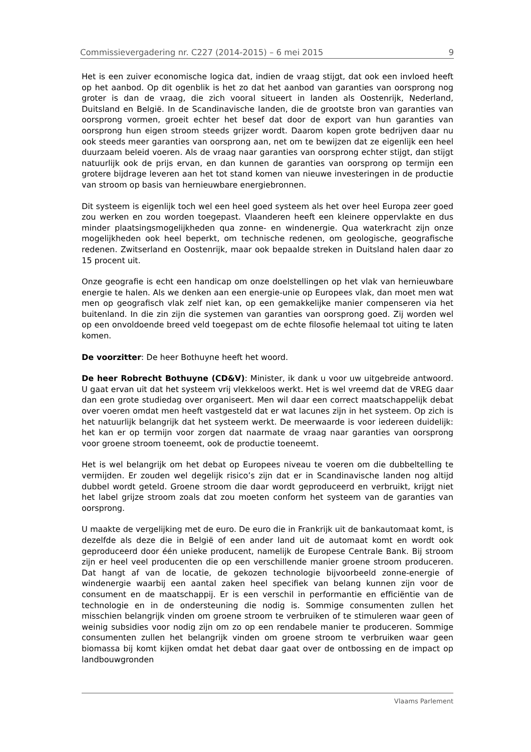Commissievergadering nr. C227 (2014-2015) – 6 mei 2015 9
Het is een zuiver economische logica dat, indien de vraag stijgt, dat ook een invloed heeft op het aanbod. Op dit ogenblik is het zo dat het aanbod van garanties van oorsprong nog groter is dan de vraag, die zich vooral situeert in landen als Oostenrijk, Nederland, Duitsland en België. In de Scandinavische landen, die de grootste bron van garanties van oorsprong vormen, groeit echter het besef dat door de export van hun garanties van oorsprong hun eigen stroom steeds grijzer wordt. Daarom kopen grote bedrijven daar nu ook steeds meer garanties van oorsprong aan, net om te bewijzen dat ze eigenlijk een heel duurzaam beleid voeren. Als de vraag naar garanties van oorsprong echter stijgt, dan stijgt natuurlijk ook de prijs ervan, en dan kunnen de garanties van oorsprong op termijn een grotere bijdrage leveren aan het tot stand komen van nieuwe investeringen in de productie van stroom op basis van hernieuwbare energiebronnen.
Dit systeem is eigenlijk toch wel een heel goed systeem als het over heel Europa zeer goed zou werken en zou worden toegepast. Vlaanderen heeft een kleinere oppervlakte en dus minder plaatsingsmogelijkheden qua zonne- en windenergie. Qua waterkracht zijn onze mogelijkheden ook heel beperkt, om technische redenen, om geologische, geografische redenen. Zwitserland en Oostenrijk, maar ook bepaalde streken in Duitsland halen daar zo 15 procent uit.
Onze geografie is echt een handicap om onze doelstellingen op het vlak van hernieuwbare energie te halen. Als we denken aan een energie-unie op Europees vlak, dan moet men wat men op geografisch vlak zelf niet kan, op een gemakkelijke manier compenseren via het buitenland. In die zin zijn die systemen van garanties van oorsprong goed. Zij worden wel op een onvoldoende breed veld toegepast om de echte filosofie helemaal tot uiting te laten komen.
De voorzitter: De heer Bothuyne heeft het woord.
De heer Robrecht Bothuyne (CD&V): Minister, ik dank u voor uw uitgebreide antwoord. U gaat ervan uit dat het systeem vrij vlekkeloos werkt. Het is wel vreemd dat de VREG daar dan een grote studiedag over organiseert. Men wil daar een correct maatschappelijk debat over voeren omdat men heeft vastgesteld dat er wat lacunes zijn in het systeem. Op zich is het natuurlijk belangrijk dat het systeem werkt. De meerwaarde is voor iedereen duidelijk: het kan er op termijn voor zorgen dat naarmate de vraag naar garanties van oorsprong voor groene stroom toeneemt, ook de productie toeneemt.
Het is wel belangrijk om het debat op Europees niveau te voeren om die dubbeltelling te vermijden. Er zouden wel degelijk risico’s zijn dat er in Scandinavische landen nog altijd dubbel wordt geteld. Groene stroom die daar wordt geproduceerd en verbruikt, krijgt niet het label grijze stroom zoals dat zou moeten conform het systeem van de garanties van oorsprong.
U maakte de vergelijking met de euro. De euro die in Frankrijk uit de bankautomaat komt, is dezelfde als deze die in België of een ander land uit de automaat komt en wordt ook geproduceerd door één unieke producent, namelijk de Europese Centrale Bank. Bij stroom zijn er heel veel producenten die op een verschillende manier groene stroom produceren. Dat hangt af van de locatie, de gekozen technologie bijvoorbeeld zonne-energie of windenergie waarbij een aantal zaken heel specifiek van belang kunnen zijn voor de consument en de maatschappij. Er is een verschil in performantie en efficiëntie van de technologie en in de ondersteuning die nodig is. Sommige consumenten zullen het misschien belangrijk vinden om groene stroom te verbruiken of te stimuleren waar geen of weinig subsidies voor nodig zijn om zo op een rendabele manier te produceren. Sommige consumenten zullen het belangrijk vinden om groene stroom te verbruiken waar geen biomassa bij komt kijken omdat het debat daar gaat over de ontbossing en de impact op landbouwgronden
Vlaams Parlement